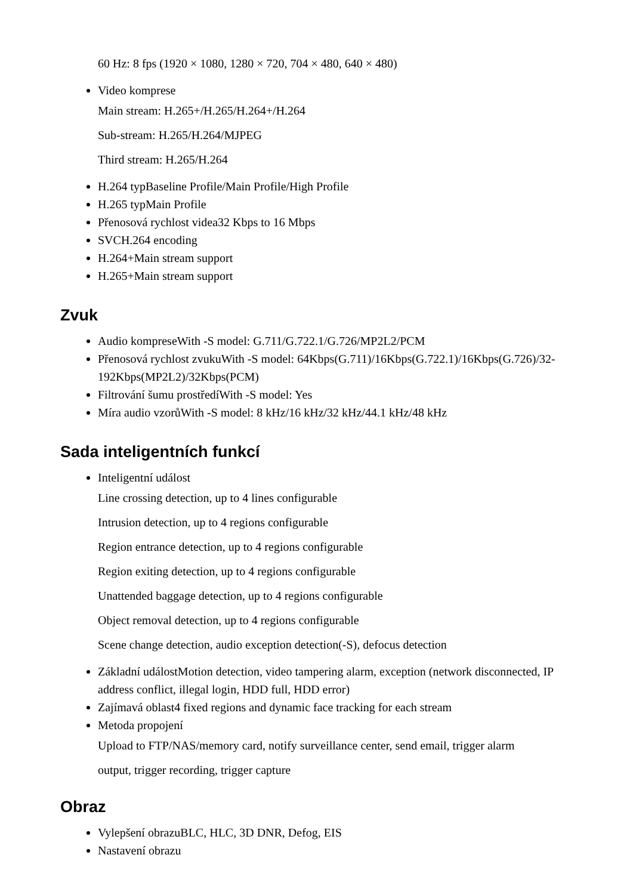60 Hz: 8 fps (1920 × 1080, 1280 × 720, 704 × 480, 640 × 480)
Video komprese
Main stream: H.265+/H.265/H.264+/H.264
Sub-stream: H.265/H.264/MJPEG
Third stream: H.265/H.264
H.264 typBaseline Profile/Main Profile/High Profile
H.265 typMain Profile
Přenosová rychlost videa32 Kbps to 16 Mbps
SVCH.264 encoding
H.264+Main stream support
H.265+Main stream support
Zvuk
Audio kompreseWith -S model: G.711/G.722.1/G.726/MP2L2/PCM
Přenosová rychlost zvukuWith -S model: 64Kbps(G.711)/16Kbps(G.722.1)/16Kbps(G.726)/32-192Kbps(MP2L2)/32Kbps(PCM)
Filtrování šumu prostředíWith -S model: Yes
Míra audio vzorůWith -S model: 8 kHz/16 kHz/32 kHz/44.1 kHz/48 kHz
Sada inteligentních funkcí
Inteligentní událost
Line crossing detection, up to 4 lines configurable
Intrusion detection, up to 4 regions configurable
Region entrance detection, up to 4 regions configurable
Region exiting detection, up to 4 regions configurable
Unattended baggage detection, up to 4 regions configurable
Object removal detection, up to 4 regions configurable
Scene change detection, audio exception detection(-S), defocus detection
Základní událostMotion detection, video tampering alarm, exception (network disconnected, IP address conflict, illegal login, HDD full, HDD error)
Zajímavá oblast4 fixed regions and dynamic face tracking for each stream
Metoda propojení
Upload to FTP/NAS/memory card, notify surveillance center, send email, trigger alarm
output, trigger recording, trigger capture
Obraz
Vylepšení obrazuBLC, HLC, 3D DNR, Defog, EIS
Nastavení obrazu